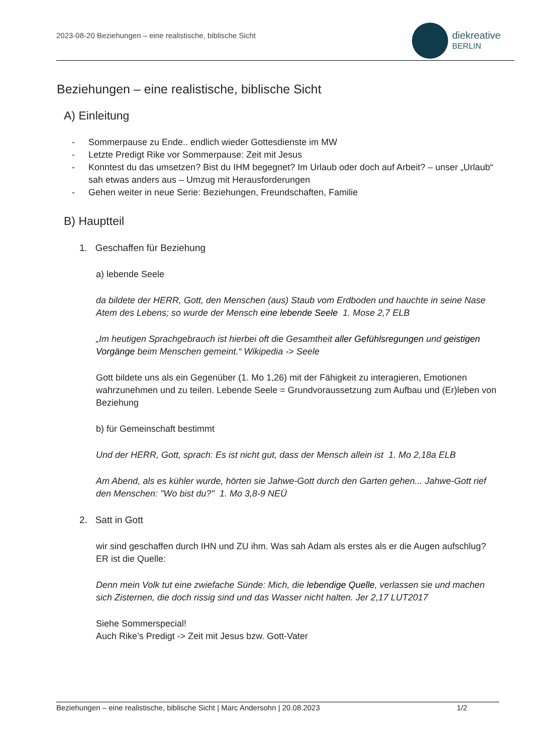2023-08-20 Beziehungen – eine realistische, biblische Sicht
diekreative
BERLIN
Beziehungen – eine realistische, biblische Sicht
A) Einleitung
- Sommerpause zu Ende.. endlich wieder Gottesdienste im MW
- Letzte Predigt Rike vor Sommerpause: Zeit mit Jesus
- Konntest du das umsetzen? Bist du IHM begegnet? Im Urlaub oder doch auf Arbeit? – unser „Urlaub“ sah etwas anders aus – Umzug mit Herausforderungen
- Gehen weiter in neue Serie: Beziehungen, Freundschaften, Familie
B) Hauptteil
1. Geschaffen für Beziehung
a) lebende Seele
da bildete der HERR, Gott, den Menschen (aus) Staub vom Erdboden und hauchte in seine Nase Atem des Lebens; so wurde der Mensch eine lebende Seele 1. Mose 2,7 ELB
„Im heutigen Sprachgebrauch ist hierbei oft die Gesamtheit aller Gefühlsregungen und geistigen Vorgänge beim Menschen gemeint.“ Wikipedia -> Seele
Gott bildete uns als ein Gegenüber (1. Mo 1,26) mit der Fähigkeit zu interagieren, Emotionen wahrzunehmen und zu teilen. Lebende Seele = Grundvoraussetzung zum Aufbau und (Er)leben von Beziehung
b) für Gemeinschaft bestimmt
Und der HERR, Gott, sprach: Es ist nicht gut, dass der Mensch allein ist 1. Mo 2,18a ELB
Am Abend, als es kühler wurde, hörten sie Jahwe-Gott durch den Garten gehen... Jahwe-Gott rief den Menschen: "Wo bist du?" 1. Mo 3,8-9 NEÜ
2. Satt in Gott
wir sind geschaffen durch IHN und ZU ihm. Was sah Adam als erstes als er die Augen aufschlug? ER ist die Quelle:
Denn mein Volk tut eine zwiefache Sünde: Mich, die lebendige Quelle, verlassen sie und machen sich Zisternen, die doch rissig sind und das Wasser nicht halten. Jer 2,17 LUT2017
Siehe Sommerspecial!
Auch Rike’s Predigt -> Zeit mit Jesus bzw. Gott-Vater
Beziehungen – eine realistische, biblische Sicht | Marc Andersohn | 20.08.2023 1/2